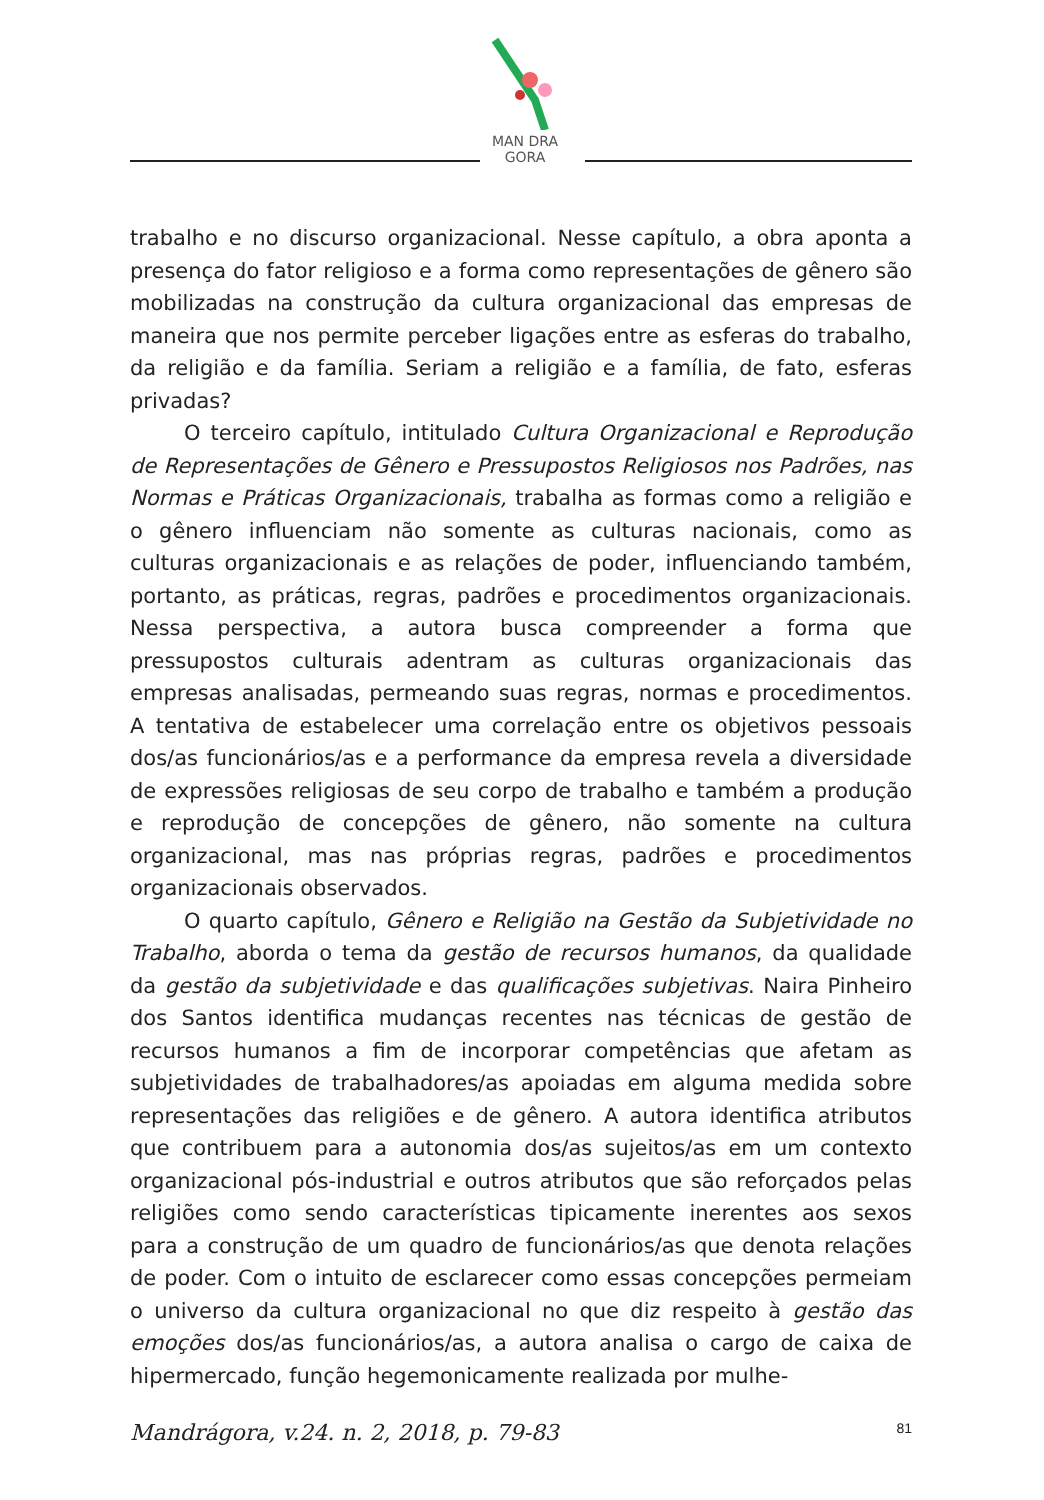MAN DRA GORA
trabalho e no discurso organizacional. Nesse capítulo, a obra aponta a presença do fator religioso e a forma como representações de gênero são mobilizadas na construção da cultura organizacional das empresas de maneira que nos permite perceber ligações entre as esferas do trabalho, da religião e da família. Seriam a religião e a família, de fato, esferas privadas?
O terceiro capítulo, intitulado Cultura Organizacional e Reprodução de Representações de Gênero e Pressupostos Religiosos nos Padrões, nas Normas e Práticas Organizacionais, trabalha as formas como a religião e o gênero influenciam não somente as culturas nacionais, como as culturas organizacionais e as relações de poder, influenciando também, portanto, as práticas, regras, padrões e procedimentos organizacionais. Nessa perspectiva, a autora busca compreender a forma que pressupostos culturais adentram as culturas organizacionais das empresas analisadas, permeando suas regras, normas e procedimentos. A tentativa de estabelecer uma correlação entre os objetivos pessoais dos/as funcionários/as e a performance da empresa revela a diversidade de expressões religiosas de seu corpo de trabalho e também a produção e reprodução de concepções de gênero, não somente na cultura organizacional, mas nas próprias regras, padrões e procedimentos organizacionais observados.
O quarto capítulo, Gênero e Religião na Gestão da Subjetividade no Trabalho, aborda o tema da gestão de recursos humanos, da qualidade da gestão da subjetividade e das qualificações subjetivas. Naira Pinheiro dos Santos identifica mudanças recentes nas técnicas de gestão de recursos humanos a fim de incorporar competências que afetam as subjetividades de trabalhadores/as apoiadas em alguma medida sobre representações das religiões e de gênero. A autora identifica atributos que contribuem para a autonomia dos/as sujeitos/as em um contexto organizacional pós-industrial e outros atributos que são reforçados pelas religiões como sendo características tipicamente inerentes aos sexos para a construção de um quadro de funcionários/as que denota relações de poder. Com o intuito de esclarecer como essas concepções permeiam o universo da cultura organizacional no que diz respeito à gestão das emoções dos/as funcionários/as, a autora analisa o cargo de caixa de hipermercado, função hegemonicamente realizada por mulhe-
Mandrágora, v.24. n. 2, 2018, p. 79-83 81